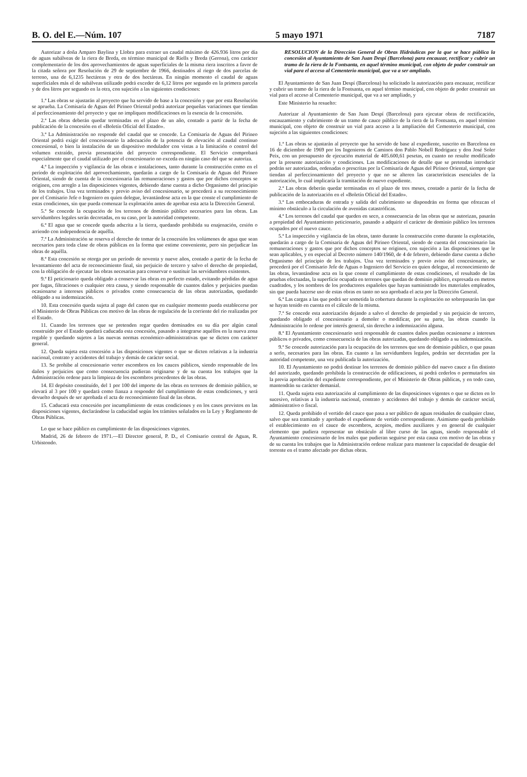B. O. del E.—Núm. 107 5 mayo 1971 7187
Autorizar a doña Amparo Baylina y Llobra para extraer un caudal máximo de 426.936 litros por día de aguas subálveas de la riera de Breda, en término municipal de Riells y Breda (Gerona), con carácter complementario de los dos aprovechamientos de aguas superficiales de la misma riera inscritos a favor de la citada señora por Resolución de 29 de septiembre de 1966, destinados al riego de dos parcelas de terreno, una de 6,1235 hectáreas y otra de dos hectáreas. En ningún momento el caudal de aguas superficiales más el de subálveas utilizado podrá exceder de 6,12 litros por segundo en la primera parcela y de dos litros por segundo en la otra, con sujeción a las siguientes condiciones:
1.ª Las obras se ajustarán al proyecto que ha servido de base a la concesión y que por esta Resolución se aprueba. La Comisaría de Aguas del Pirineo Oriental podrá autorizar pequeñas variaciones que tiendan al perfeccionamiento del proyecto y que no impliquen modificaciones en la esencia de la concesión.
2.ª Las obras deberán quedar terminadas en el plazo de un año, contado a partir de la fecha de publicación de la concesión en el «Boletín Oficial del Estado».
3.ª La Administración no responde del caudal que se concede. La Comisaría de Aguas del Pirineo Oriental podrá exigir del concesionario la adecuación de la potencia de elevación al caudal continuo concesional, o bien la instalación de un dispositivo modulador con vistas a la limitación o control del volumen extraído, previa presentación del proyecto correspondiente. El Servicio comprobará especialmente que el caudal utilizado por el concesionario no exceda en ningún caso del que se autoriza.
4.ª La inspección y vigilancia de las obras e instalaciones, tanto durante la construcción como en el período de explotación del aprovechamiento, quedarán a cargo de la Comisaría de Aguas del Pirineo Oriental, siendo de cuenta de la concesionaria las remuneraciones y gastos que por dichos conceptos se originen, con arreglo a las disposiciones vigentes, debiendo darse cuenta a dicho Organismo del principio de los trabajos. Una vez terminados y previo aviso del concesionario, se procederá a su reconocimiento por el Comisario Jefe o Ingeniero en quien delegue, levantándose acta en la que conste el cumplimiento de estas condiciones, sin que pueda comenzar la explotación antes de aprobar esta acta la Dirección General.
5.ª Se concede la ocupación de los terrenos de dominio público necesarios para las obras. Las servidumbres legales serán decretadas, en su caso, por la autoridad competente.
6.ª El agua que se concede queda adscrita a la tierra, quedando prohibida su enajenación, cesión o arriendo con independencia de aquélla.
7.ª La Administración se reserva el derecho de tomar de la concesión los volúmenes de agua que sean necesarios para toda clase de obras públicas en la forma que estime conveniente, pero sin perjudicar las obras de aquélla.
8.ª Esta concesión se otorga por un período de noventa y nueve años, contado a partir de la fecha de levantamiento del acta de reconocimiento final, sin perjuicio de tercero y salvo el derecho de propiedad, con la obligación de ejecutar las obras necesarias para conservar o sustituir las servidumbres existentes.
9.ª El peticionario queda obligado a conservar las obras en perfecto estado, evitando pérdidas de agua por fugas, filtraciones o cualquier otra causa, y siendo responsable de cuantos daños y perjuicios puedan ocasionarse a intereses públicos o privados como consecuencia de las obras autorizadas, quedando obligado a su indemnización.
10. Esta concesión queda sujeta al pago del canon que en cualquier momento pueda establecerse por el Ministerio de Obras Públicas con motivo de las obras de regulación de la corriente del río realizadas por el Estado.
11. Cuando los terrenos que se pretenden regar queden dominados en su día por algún canal construído por el Estado quedará caducada esta concesión, pasando a integrarse aquéllos en la nueva zona regable y quedando sujetos a las nuevas normas económico-administrativas que se dicten con carácter general.
12. Queda sujeta esta concesión a las disposiciones vigentes o que se dicten relativas a la industria nacional, contrato y accidentes del trabajo y demás de carácter social.
13. Se prohibe al concesionario verter escombros en los cauces públicos, siendo responsable de los daños y perjuicios que como consecuencia pudieran originarse y de su cuenta los trabajos que la Administración ordene para la limpieza de los escombros procedentes de las obras.
14. El depósito constituído, del 1 por 100 del importe de las obras en terrenos de dominio público, se elevará al 3 por 100 y quedará como fianza a responder del cumplimiento de estas condiciones, y será devuelto después de ser aprobada el acta de reconocimiento final de las obras.
15. Caducará esta concesión por incumplimiento de estas condiciones y en los casos previstos en las disposiciones vigentes, declarándose la caducidad según los trámites señalados en la Ley y Reglamento de Obras Públicas.
Lo que se hace público en cumplimiento de las disposiciones vigentes.
Madrid, 26 de febrero de 1971.—El Director general, P. D., el Comisario central de Aguas, R. Urbistondo.
RESOLUCION de la Dirección General de Obras Hidráulicas por la que se hace pública la concesión al Ayuntamiento de San Juan Despí (Barcelona) para encauzar, rectificar y cubrir un tramo de la riera de la Fontsanta, en aquel término municipal, con objeto de poder construir un vial para el acceso al Cementerio municipal, que va a ser ampliado.
El Ayuntamiento de San Juan Despí (Barcelona) ha solicitado la autorización para encauzar, rectificar y cubrir un tramo de la riera de la Fontsanta, en aquel término municipal, con objeto de poder construir un vial para el acceso al Cementerio municipal, que va a ser ampliado, y
Este Ministerio ha resuelto:
Autorizar al Ayuntamiento de San Juan Despí (Barcelona) para ejecutar obras de rectificación, encauzamiento y cubrimiento de un tramo de cauce público de la riera de la Fontsanta, en aquel término municipal, con objeto de construir un vial para acceso a la ampliación del Cementerio municipal, con sujeción a las siguientes condiciones:
1.ª Las obras se ajustarán al proyecto que ha servido de base al expediente, suscrito en Barcelona en 16 de diciembre de 1969 por los Ingenieros de Caminos don Pablo Nobell Rodríguez y don José Soler Peix, con un presupuesto de ejecución material de 405.600,61 pesetas, en cuanto no resulte modificado por la presente autorización y condiciones. Las modificaciones de detalle que se pretendan introducir podrán ser autorizadas, ordenadas o prescritas por la Comisaría de Aguas del Pirineo Oriental, siempre que tiendan al perfeccionamiento del proyecto y que no se alteren las características esenciales de la autorización, lo cual implicaría la tramitación de nuevo expediente.
2.ª Las obras deberán quedar terminadas en el plazo de tres meses, contado a partir de la fecha de publicación de la autorización en el «Boletín Oficial del Estado».
3.ª Las embocaduras de entrada y salida del cubrimiento se dispondrán en forma que ofrezcan el mínimo obstáculo a la circulación de avenidas catastróficas.
4.ª Los terrenos del caudal que queden en seco, a consecuencia de las obras que se autorizan, pasarán a propiedad del Ayuntamiento peticionario, pasando a adquirir el carácter de dominio público los terrenos ocupados por el nuevo cauce.
5.ª La inspección y vigilancia de las obras, tanto durante la construcción como durante la explotación, quedarán a cargo de la Comisaría de Aguas del Pirineo Oriental, siendo de cuenta del concesionario las remuneraciones y gastos que por dichos conceptos se originen, con sujeción a las disposiciones que le sean aplicables, y en especial al Decreto número 140/1960, de 4 de febrero, debiendo darse cuenta a dicho Organismo del principio de los trabajos. Una vez terminados y previo aviso del concesionario, se procederá por el Comisario Jefe de Aguas o Ingeniero del Servicio en quien delegue, al reconocimiento de las obras, levantándose acta en la que conste el cumplimiento de estas condiciones, el resultado de las pruebas efectuadas, la superficie ocupada en terrenos que quedan de dominio público, expresada en metros cuadrados, y los nombres de los productores españoles que hayan suministrado los materiales empleados, sin que pueda hacerse uso de estas obras en tanto no sea aprobada el acta por la Dirección General.
6.ª Las cargas a las que podrá ser sometida la cobertura durante la explotación no sobrepasarán las que se hayan tenido en cuenta en el cálculo de la misma.
7.ª Se concede esta autorización dejando a salvo el derecho de propiedad y sin perjuicio de tercero, quedando obligado el concesionario a demoler o modificar, por su parte, las obras cuando la Administración lo ordene por interés general, sin derecho a indemnización alguna.
8.ª El Ayuntamiento concesionario será responsable de cuantos daños puedan ocasionarse a intereses públicos o privados, como consecuencia de las obras autorizadas, quedando obligado a su indemnización.
9.ª Se concede autorización para la ocupación de los terrenos que son de dominio público, o que pasan a serlo, necesarios para las obras. En cuanto a las servidumbres legales, podrán ser decretadas por la autoridad competente, una vez publicada la autorización.
10. El Ayuntamiento no podrá destinar los terrenos de dominio público del nuevo cauce a fin distinto del autorizado, quedando prohibida la construcción de edificaciones, ni podrá cederlos o permutarlos sin la previa aprobación del expediente correspondiente, por el Ministerio de Obras públicas, y en todo caso, mantendrán su carácter demanial.
11. Queda sujeta esta autorización al cumplimiento de las disposiciones vigentes o que se dicten en lo sucesivo, relativas a la industria nacional, contrato y accidentes del trabajo y demás de carácter social, administrativo o fiscal.
12. Queda prohibido el vertido del cauce que pasa a ser público de aguas residuales de cualquier clase, salvo que sea tramitado y aprobado el expediente de vertido correspondiente. Asimismo queda prohibido el establecimiento en el cauce de escombros, acopios, medios auxiliares y en general de cualquier elemento que pudiera representar un obstáculo al libre curso de las aguas, siendo responsable el Ayuntamiento concesionario de los males que pudieran seguirse por esta causa con motivo de las obras y de su cuenta los trabajos que la Administración ordene realizar para mantener la capacidad de desagüe del torrente en el tramo afectado por dichas obras.